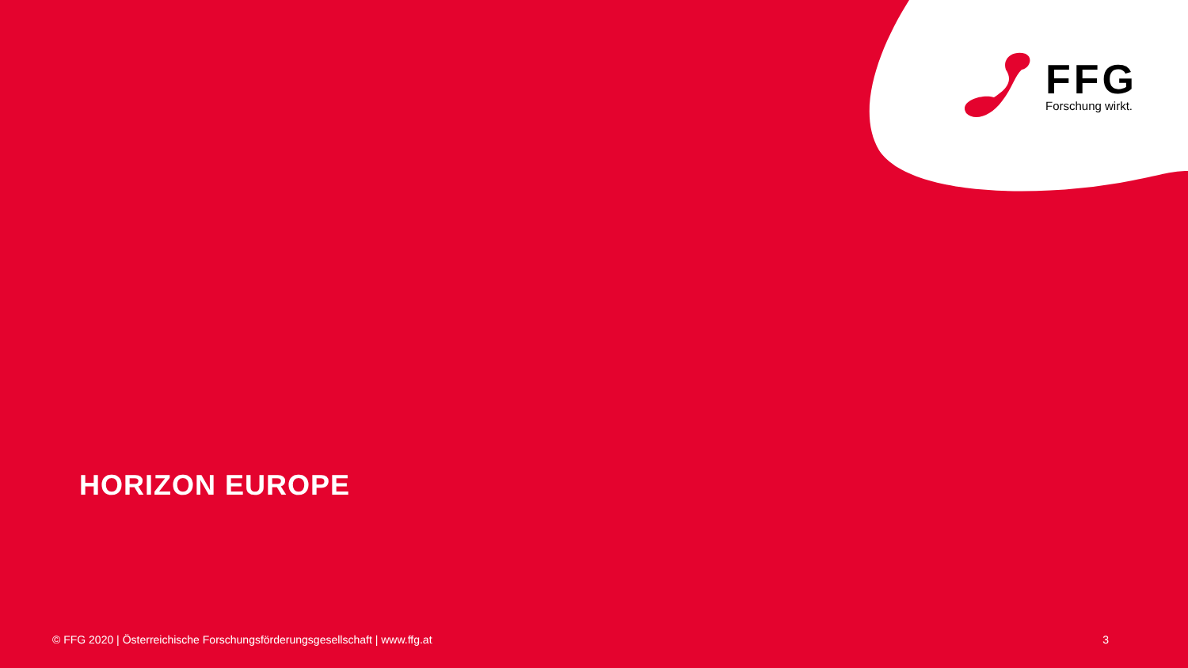FFG
Forschung wirkt.
HORIZON EUROPE
© FFG 2020 | Österreichische Forschungsförderungsgesellschaft | www.ffg.at 3